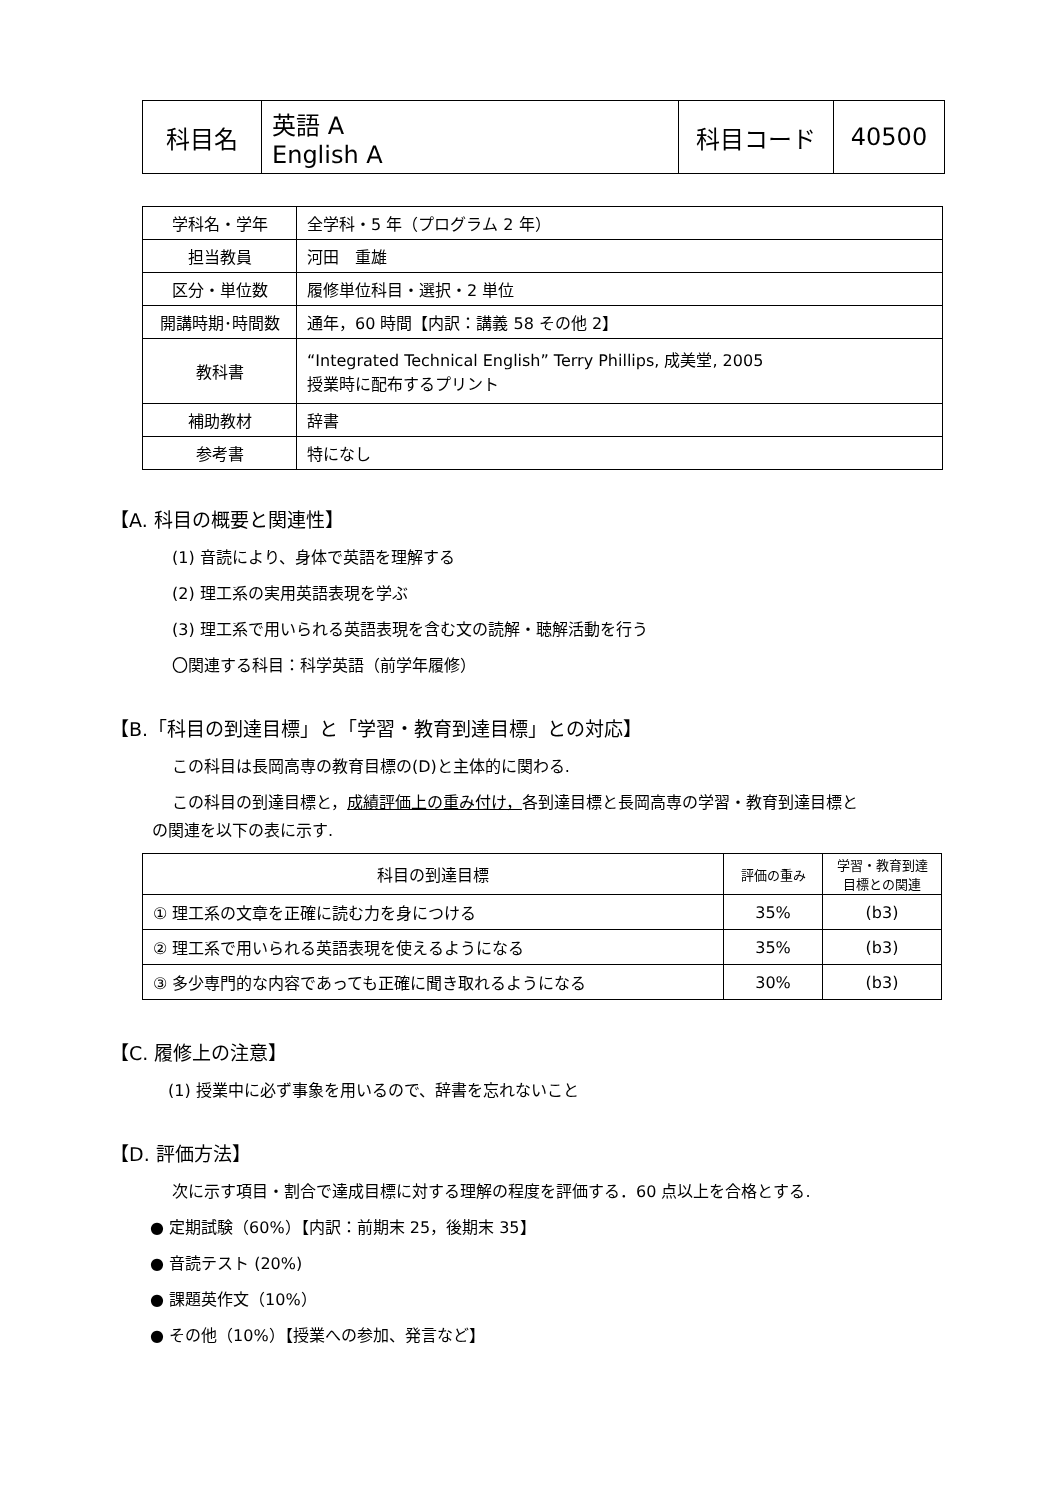| 科目名 | 英語 A English A | 科目コード | 40500 |
| 学科名・学年 | 全学科・5 年（プログラム 2 年） |
| 担当教員 | 河田 重雄 |
| 区分・単位数 | 履修単位科目・選択・2 単位 |
| 開講時期･時間数 | 通年，60 時間【内訳：講義 58 その他 2】 |
| 教科書 | “Integrated Technical English” Terry Phillips, 成美堂, 2005 授業時に配布するプリント |
| 補助教材 | 辞書 |
| 参考書 | 特になし |
【A. 科目の概要と関連性】
(1) 音読により、身体で英語を理解する
(2) 理工系の実用英語表現を学ぶ
(3) 理工系で用いられる英語表現を含む文の読解・聴解活動を行う
〇関連する科目：科学英語（前学年履修）
【B.「科目の到達目標」と「学習・教育到達目標」との対応】
この科目は長岡高専の教育目標の(D)と主体的に関わる.
この科目の到達目標と，成績評価上の重み付け，各到達目標と長岡高専の学習・教育到達目標と
の関連を以下の表に示す.
| 科目の到達目標 | 評価の重み | 学習・教育到達 目標との関連 |
| --- | --- | --- |
| ① 理工系の文章を正確に読む力を身につける | 35% | (b3) |
| ② 理工系で用いられる英語表現を使えるようになる | 35% | (b3) |
| ③ 多少専門的な内容であっても正確に聞き取れるようになる | 30% | (b3) |
【C. 履修上の注意】
(1) 授業中に必ず事象を用いるので、辞書を忘れないこと
【D. 評価方法】
次に示す項目・割合で達成目標に対する理解の程度を評価する．60 点以上を合格とする.
● 定期試験（60%）【内訳：前期末 25，後期末 35】
● 音読テスト (20%)
● 課題英作文（10%）
● その他（10%）【授業への参加、発言など】